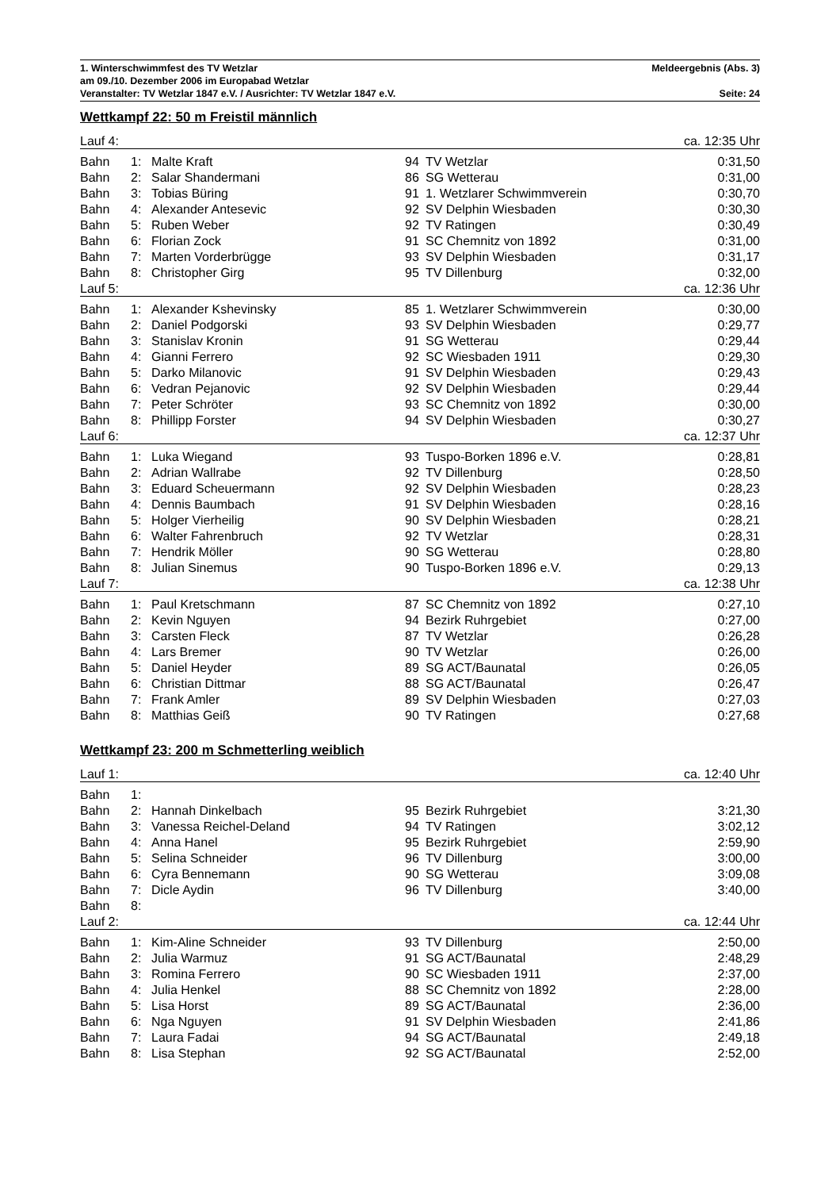1. Winterschwimmfest des TV Wetzlar Meldeergebnis (Abs. 3)
am 09./10. Dezember 2006 im Europabad Wetzlar
Veranstalter: TV Wetzlar 1847 e.V. / Ausrichter: TV Wetzlar 1847 e.V. Seite: 24
Wettkampf 22: 50 m Freistil männlich
| Lauf 4: | | | | | ca. 12:35 Uhr |
| Bahn | 1: | Malte Kraft | 94 | TV Wetzlar | 0:31,50 |
| Bahn | 2: | Salar Shandermani | 86 | SG Wetterau | 0:31,00 |
| Bahn | 3: | Tobias Büring | 91 | 1. Wetzlarer Schwimmverein | 0:30,70 |
| Bahn | 4: | Alexander Antesevic | 92 | SV Delphin Wiesbaden | 0:30,30 |
| Bahn | 5: | Ruben Weber | 92 | TV Ratingen | 0:30,49 |
| Bahn | 6: | Florian Zock | 91 | SC Chemnitz von 1892 | 0:31,00 |
| Bahn | 7: | Marten Vorderbrügge | 93 | SV Delphin Wiesbaden | 0:31,17 |
| Bahn | 8: | Christopher Girg | 95 | TV Dillenburg | 0:32,00 |
| Lauf 5: | | | | | ca. 12:36 Uhr |
| Bahn | 1: | Alexander Kshevinsky | 85 | 1. Wetzlarer Schwimmverein | 0:30,00 |
| Bahn | 2: | Daniel Podgorski | 93 | SV Delphin Wiesbaden | 0:29,77 |
| Bahn | 3: | Stanislav Kronin | 91 | SG Wetterau | 0:29,44 |
| Bahn | 4: | Gianni Ferrero | 92 | SC Wiesbaden 1911 | 0:29,30 |
| Bahn | 5: | Darko Milanovic | 91 | SV Delphin Wiesbaden | 0:29,43 |
| Bahn | 6: | Vedran Pejanovic | 92 | SV Delphin Wiesbaden | 0:29,44 |
| Bahn | 7: | Peter Schröter | 93 | SC Chemnitz von 1892 | 0:30,00 |
| Bahn | 8: | Phillipp Forster | 94 | SV Delphin Wiesbaden | 0:30,27 |
| Lauf 6: | | | | | ca. 12:37 Uhr |
| Bahn | 1: | Luka Wiegand | 93 | Tuspo-Borken 1896 e.V. | 0:28,81 |
| Bahn | 2: | Adrian Wallrabe | 92 | TV Dillenburg | 0:28,50 |
| Bahn | 3: | Eduard Scheuermann | 92 | SV Delphin Wiesbaden | 0:28,23 |
| Bahn | 4: | Dennis Baumbach | 91 | SV Delphin Wiesbaden | 0:28,16 |
| Bahn | 5: | Holger Vierheilig | 90 | SV Delphin Wiesbaden | 0:28,21 |
| Bahn | 6: | Walter Fahrenbruch | 92 | TV Wetzlar | 0:28,31 |
| Bahn | 7: | Hendrik Möller | 90 | SG Wetterau | 0:28,80 |
| Bahn | 8: | Julian Sinemus | 90 | Tuspo-Borken 1896 e.V. | 0:29,13 |
| Lauf 7: | | | | | ca. 12:38 Uhr |
| Bahn | 1: | Paul Kretschmann | 87 | SC Chemnitz von 1892 | 0:27,10 |
| Bahn | 2: | Kevin Nguyen | 94 | Bezirk Ruhrgebiet | 0:27,00 |
| Bahn | 3: | Carsten Fleck | 87 | TV Wetzlar | 0:26,28 |
| Bahn | 4: | Lars Bremer | 90 | TV Wetzlar | 0:26,00 |
| Bahn | 5: | Daniel Heyder | 89 | SG ACT/Baunatal | 0:26,05 |
| Bahn | 6: | Christian Dittmar | 88 | SG ACT/Baunatal | 0:26,47 |
| Bahn | 7: | Frank Amler | 89 | SV Delphin Wiesbaden | 0:27,03 |
| Bahn | 8: | Matthias Geiß | 90 | TV Ratingen | 0:27,68 |
Wettkampf 23: 200 m Schmetterling weiblich
| Lauf 1: | | | | | ca. 12:40 Uhr |
| Bahn | 1: | | | | |
| Bahn | 2: | Hannah Dinkelbach | 95 | Bezirk Ruhrgebiet | 3:21,30 |
| Bahn | 3: | Vanessa Reichel-Deland | 94 | TV Ratingen | 3:02,12 |
| Bahn | 4: | Anna Hanel | 95 | Bezirk Ruhrgebiet | 2:59,90 |
| Bahn | 5: | Selina Schneider | 96 | TV Dillenburg | 3:00,00 |
| Bahn | 6: | Cyra Bennemann | 90 | SG Wetterau | 3:09,08 |
| Bahn | 7: | Dicle Aydin | 96 | TV Dillenburg | 3:40,00 |
| Bahn | 8: | | | | |
| Lauf 2: | | | | | ca. 12:44 Uhr |
| Bahn | 1: | Kim-Aline Schneider | 93 | TV Dillenburg | 2:50,00 |
| Bahn | 2: | Julia Warmuz | 91 | SG ACT/Baunatal | 2:48,29 |
| Bahn | 3: | Romina Ferrero | 90 | SC Wiesbaden 1911 | 2:37,00 |
| Bahn | 4: | Julia Henkel | 88 | SC Chemnitz von 1892 | 2:28,00 |
| Bahn | 5: | Lisa Horst | 89 | SG ACT/Baunatal | 2:36,00 |
| Bahn | 6: | Nga Nguyen | 91 | SV Delphin Wiesbaden | 2:41,86 |
| Bahn | 7: | Laura Fadai | 94 | SG ACT/Baunatal | 2:49,18 |
| Bahn | 8: | Lisa Stephan | 92 | SG ACT/Baunatal | 2:52,00 |